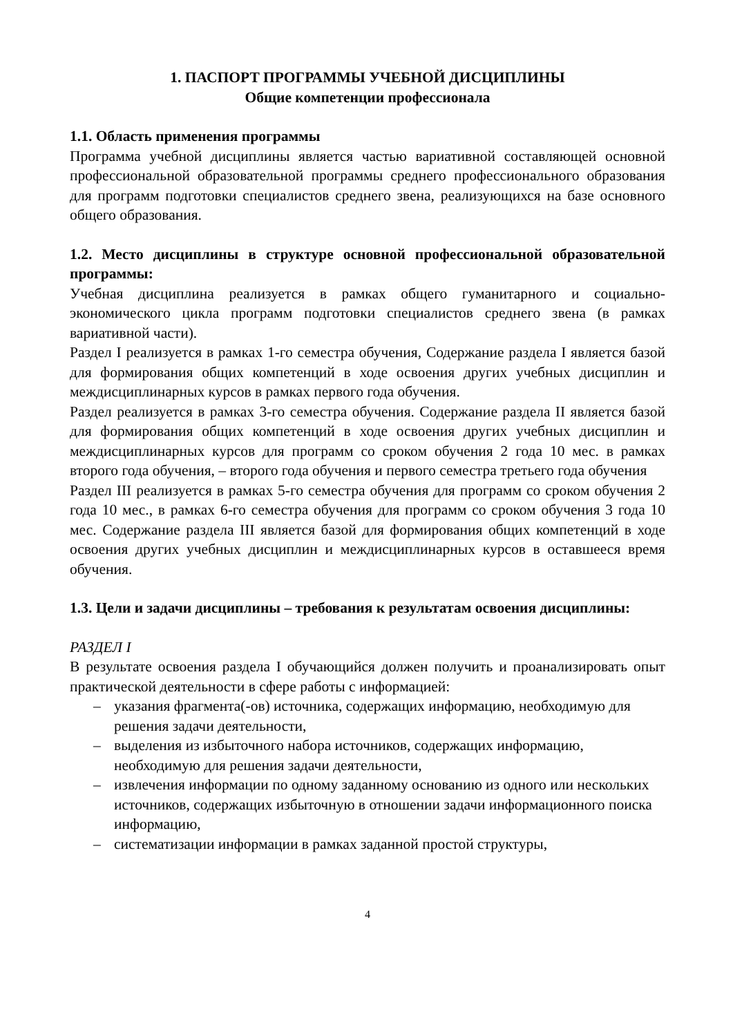1. ПАСПОРТ ПРОГРАММЫ УЧЕБНОЙ ДИСЦИПЛИНЫ
Общие компетенции профессионала
1.1. Область применения программы
Программа учебной дисциплины является частью вариативной составляющей основной профессиональной образовательной программы среднего профессионального образования для программ подготовки специалистов среднего звена, реализующихся на базе основного общего образования.
1.2. Место дисциплины в структуре основной профессиональной образовательной программы:
Учебная дисциплина реализуется в рамках общего гуманитарного и социально-экономического цикла программ подготовки специалистов среднего звена (в рамках вариативной части).
Раздел I реализуется в рамках 1-го семестра обучения, Содержание раздела I является базой для формирования общих компетенций в ходе освоения других учебных дисциплин и междисциплинарных курсов в рамках первого года обучения.
Раздел реализуется в рамках 3-го семестра обучения. Содержание раздела II является базой для формирования общих компетенций в ходе освоения других учебных дисциплин и междисциплинарных курсов для программ со сроком обучения 2 года 10 мес. в рамках второго года обучения, – второго года обучения и первого семестра третьего года обучения
Раздел III реализуется в рамках 5-го семестра обучения для программ со сроком обучения 2 года 10 мес., в рамках 6-го семестра обучения для программ со сроком обучения 3 года 10 мес. Содержание раздела III является базой для формирования общих компетенций в ходе освоения других учебных дисциплин и междисциплинарных курсов в оставшееся время обучения.
1.3. Цели и задачи дисциплины – требования к результатам освоения дисциплины:
РАЗДЕЛ I
В результате освоения раздела I обучающийся должен получить и проанализировать опыт практической деятельности в сфере работы с информацией:
– указания фрагмента(-ов) источника, содержащих информацию, необходимую для решения задачи деятельности,
– выделения из избыточного набора источников, содержащих информацию, необходимую для решения задачи деятельности,
– извлечения информации по одному заданному основанию из одного или нескольких источников, содержащих избыточную в отношении задачи информационного поиска информацию,
– систематизации информации в рамках заданной простой структуры,
4